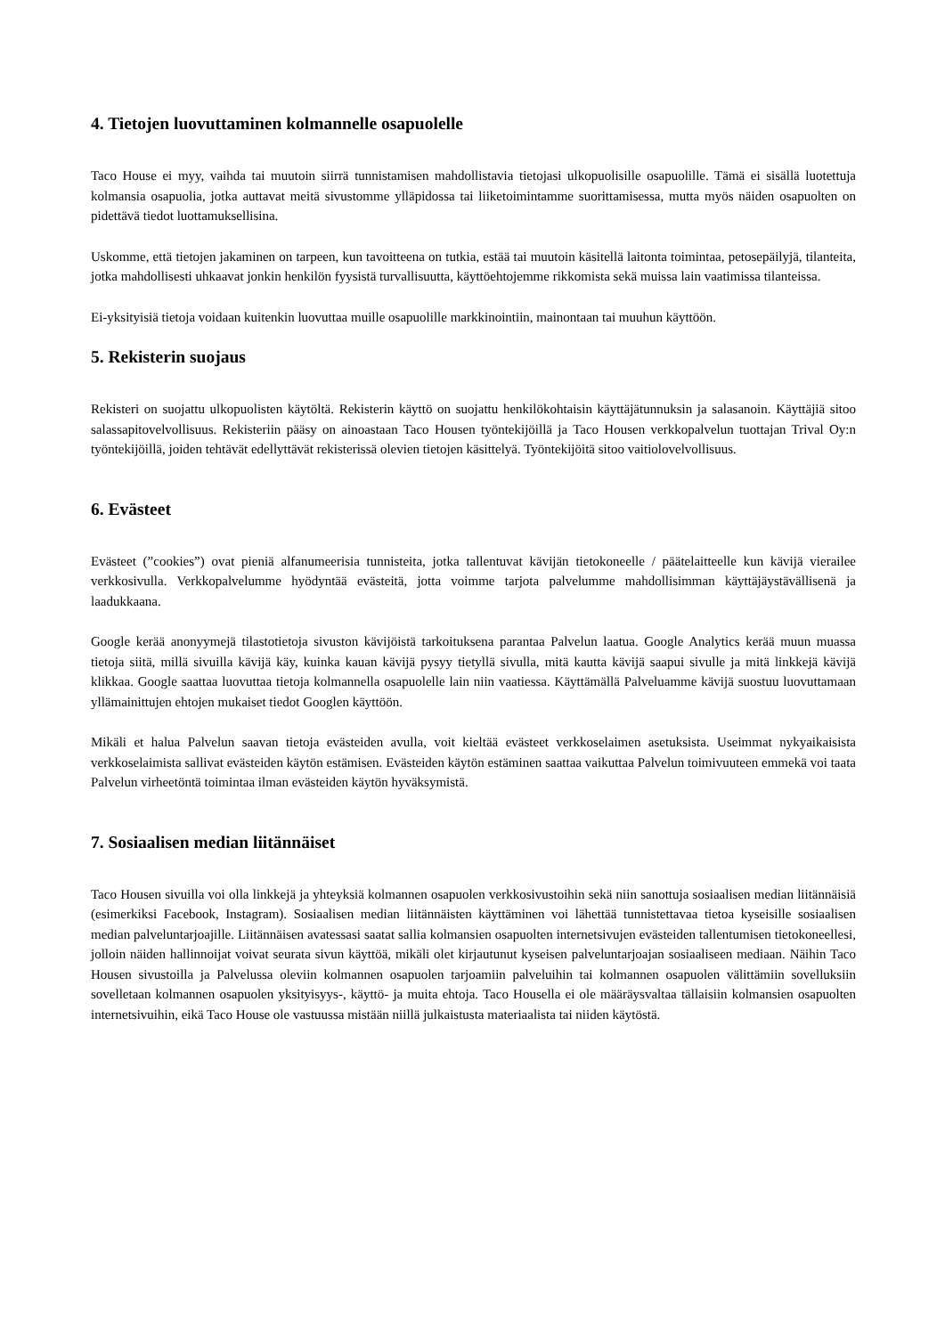4. Tietojen luovuttaminen kolmannelle osapuolelle
Taco House ei myy, vaihda tai muutoin siirrä tunnistamisen mahdollistavia tietojasi ulkopuolisille osapuolille. Tämä ei sisällä luotettuja kolmansia osapuolia, jotka auttavat meitä sivustomme ylläpidossa tai liiketoimintamme suorittamisessa, mutta myös näiden osapuolten on pidettävä tiedot luottamuksellisina.
Uskomme, että tietojen jakaminen on tarpeen, kun tavoitteena on tutkia, estää tai muutoin käsitellä laitonta toimintaa, petosepäilyjä, tilanteita, jotka mahdollisesti uhkaavat jonkin henkilön fyysistä turvallisuutta, käyttöehtojemme rikkomista sekä muissa lain vaatimissa tilanteissa.
Ei-yksityisiä tietoja voidaan kuitenkin luovuttaa muille osapuolille markkinointiin, mainontaan tai muuhun käyttöön.
5. Rekisterin suojaus
Rekisteri on suojattu ulkopuolisten käytöltä. Rekisterin käyttö on suojattu henkilökohtaisin käyttäjätunnuksin ja salasanoin. Käyttäjiä sitoo salassapitovelvollisuus. Rekisteriin pääsy on ainoastaan Taco Housen työntekijöillä ja Taco Housen verkkopalvelun tuottajan Trival Oy:n työntekijöillä, joiden tehtävät edellyttävät rekisterissä olevien tietojen käsittelyä. Työntekijöitä sitoo vaitiolovelvollisuus.
6. Evästeet
Evästeet (”cookies”) ovat pieniä alfanumeerisia tunnisteita, jotka tallentuvat kävijän tietokoneelle / päätelaitteelle kun kävijä vierailee verkkosivulla. Verkkopalvelumme hyödyntää evästeitä, jotta voimme tarjota palvelumme mahdollisimman käyttäjäystävällisenä ja laadukkaana.
Google kerää anonyymejä tilastotietoja sivuston kävijöistä tarkoituksena parantaa Palvelun laatua. Google Analytics kerää muun muassa tietoja siitä, millä sivuilla kävijä käy, kuinka kauan kävijä pysyy tietyllä sivulla, mitä kautta kävijä saapui sivulle ja mitä linkkejä kävijä klikkaa. Google saattaa luovuttaa tietoja kolmannella osapuolelle lain niin vaatiessa. Käyttämällä Palveluamme kävijä suostuu luovuttamaan yllämainittujen ehtojen mukaiset tiedot Googlen käyttöön.
Mikäli et halua Palvelun saavan tietoja evästeiden avulla, voit kieltää evästeet verkkoselaimen asetuksista. Useimmat nykyaikaisista verkkoselaimista sallivat evästeiden käytön estämisen. Evästeiden käytön estäminen saattaa vaikuttaa Palvelun toimivuuteen emmekä voi taata Palvelun virheetöntä toimintaa ilman evästeiden käytön hyväksymistä.
7. Sosiaalisen median liitännäiset
Taco Housen sivuilla voi olla linkkejä ja yhteyksiä kolmannen osapuolen verkkosivustoihin sekä niin sanottuja sosiaalisen median liitännäisiä (esimerkiksi Facebook, Instagram). Sosiaalisen median liitännäisten käyttäminen voi lähettää tunnistettavaa tietoa kyseisille sosiaalisen median palveluntarjoajille. Liitännäisen avatessasi saatat sallia kolmansien osapuolten internetsivujen evästeiden tallentumisen tietokoneellesi, jolloin näiden hallinnoijat voivat seurata sivun käyttöä, mikäli olet kirjautunut kyseisen palveluntarjoajan sosiaaliseen mediaan. Näihin Taco Housen sivustoilla ja Palvelussa oleviin kolmannen osapuolen tarjoamiin palveluihin tai kolmannen osapuolen välittämiin sovelluksiin sovelletaan kolmannen osapuolen yksityisyys-, käyttö- ja muita ehtoja. Taco Housella ei ole määräysvaltaa tällaisiin kolmansien osapuolten internetsivuihin, eikä Taco House ole vastuussa mistään niillä julkaistusta materiaalista tai niiden käytöstä.